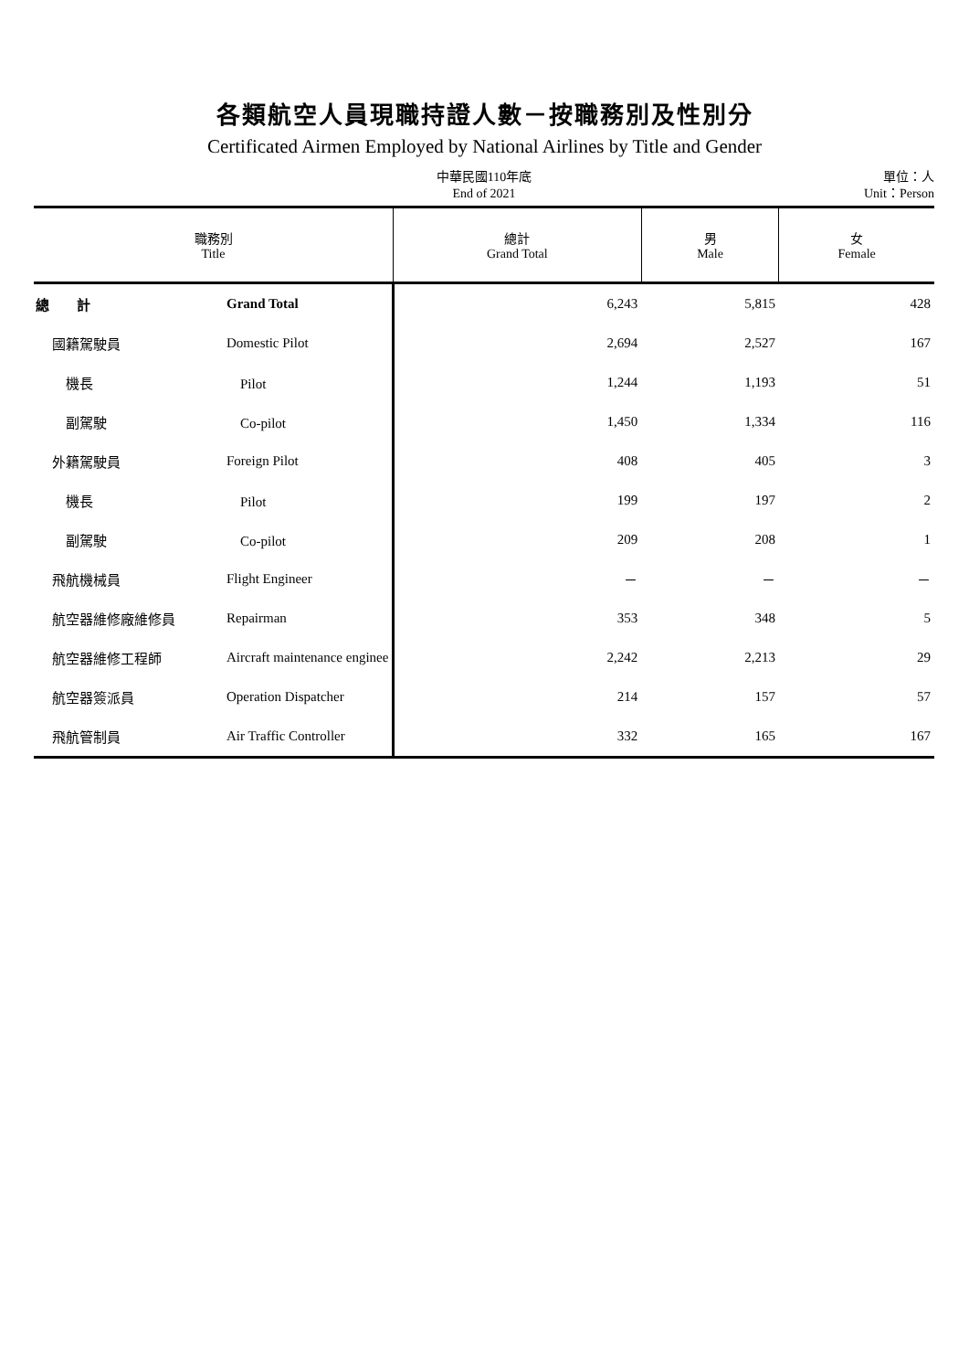各類航空人員現職持證人數－按職務別及性別分
Certificated Airmen Employed by National Airlines by Title and Gender
中華民國110年底
End of 2021
單位：人
Unit：Person
| 職務別 Title | | 總計 Grand Total | 男 Male | 女 Female |
| --- | --- | --- | --- | --- |
| 總 計 | Grand Total | 6,243 | 5,815 | 428 |
| 國籍駕駛員 | Domestic Pilot | 2,694 | 2,527 | 167 |
| 機長 | Pilot | 1,244 | 1,193 | 51 |
| 副駕駛 | Co-pilot | 1,450 | 1,334 | 116 |
| 外籍駕駛員 | Foreign Pilot | 408 | 405 | 3 |
| 機長 | Pilot | 199 | 197 | 2 |
| 副駕駛 | Co-pilot | 209 | 208 | 1 |
| 飛航機械員 | Flight Engineer | － | － | － |
| 航空器維修廠維修員 | Repairman | 353 | 348 | 5 |
| 航空器維修工程師 | Aircraft maintenance enginee | 2,242 | 2,213 | 29 |
| 航空器簽派員 | Operation Dispatcher | 214 | 157 | 57 |
| 飛航管制員 | Air Traffic Controller | 332 | 165 | 167 |